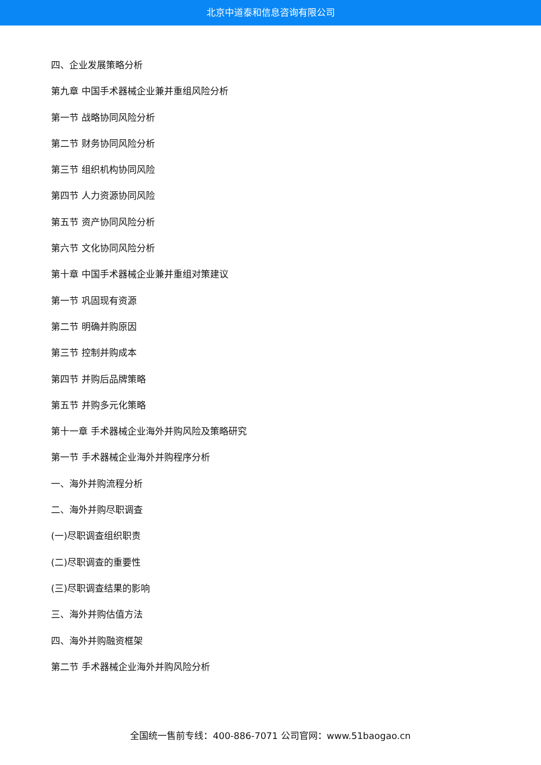北京中道泰和信息咨询有限公司
四、企业发展策略分析
第九章 中国手术器械企业兼并重组风险分析
第一节 战略协同风险分析
第二节 财务协同风险分析
第三节 组织机构协同风险
第四节 人力资源协同风险
第五节 资产协同风险分析
第六节 文化协同风险分析
第十章 中国手术器械企业兼并重组对策建议
第一节 巩固现有资源
第二节 明确并购原因
第三节 控制并购成本
第四节 并购后品牌策略
第五节 并购多元化策略
第十一章 手术器械企业海外并购风险及策略研究
第一节 手术器械企业海外并购程序分析
一、海外并购流程分析
二、海外并购尽职调查
(一)尽职调查组织职责
(二)尽职调查的重要性
(三)尽职调查结果的影响
三、海外并购估值方法
四、海外并购融资框架
第二节 手术器械企业海外并购风险分析
全国统一售前专线：400-886-7071 公司官网：www.51baogao.cn